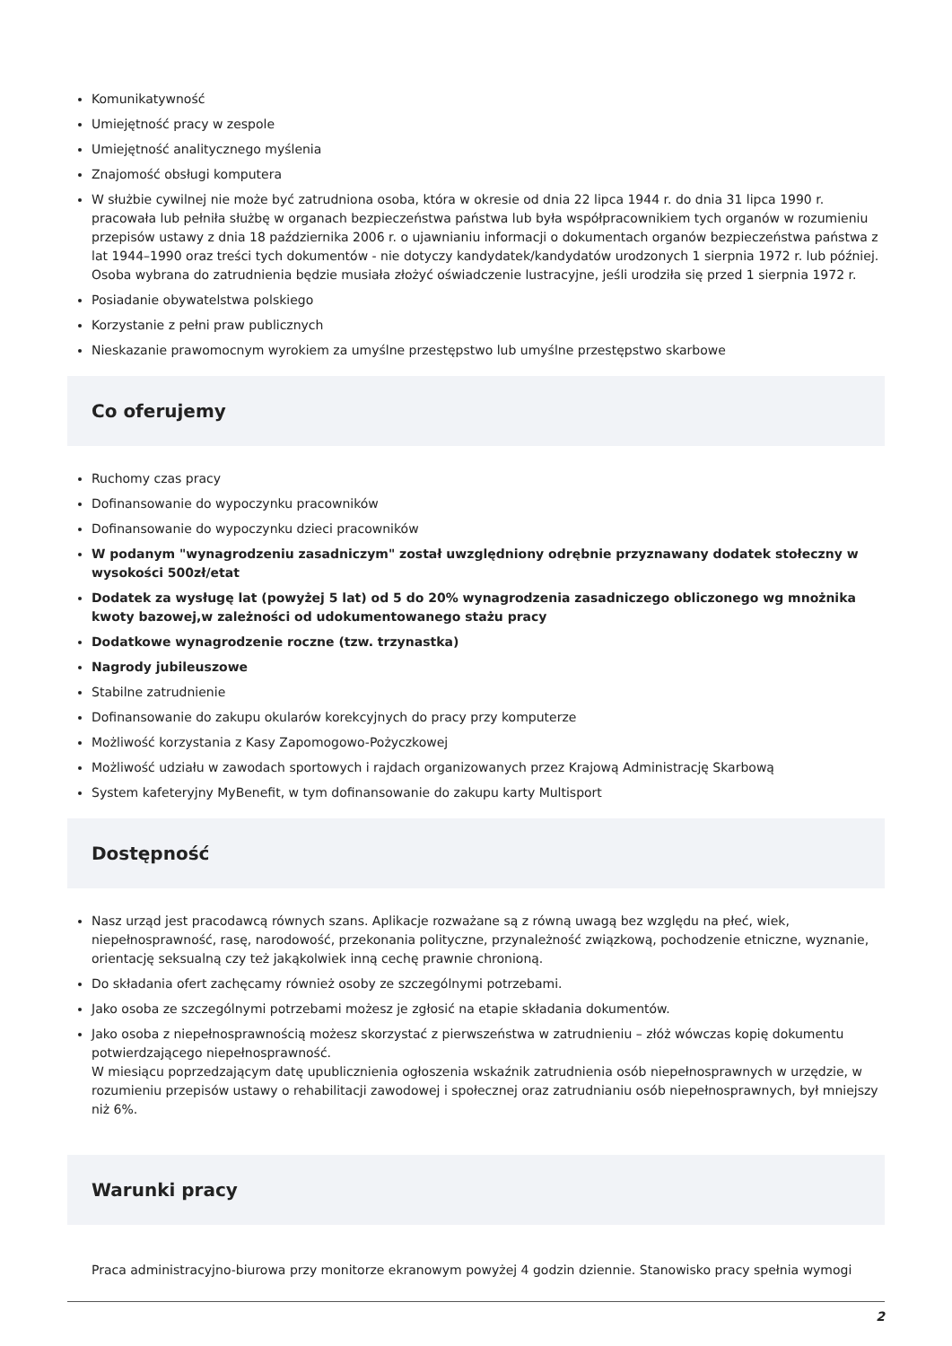Komunikatywność
Umiejętność pracy w zespole
Umiejętność analitycznego myślenia
Znajomość obsługi komputera
W służbie cywilnej nie może być zatrudniona osoba, która w okresie od dnia 22 lipca 1944 r. do dnia 31 lipca 1990 r. pracowała lub pełniła służbę w organach bezpieczeństwa państwa lub była współpracownikiem tych organów w rozumieniu przepisów ustawy z dnia 18 października 2006 r. o ujawnianiu informacji o dokumentach organów bezpieczeństwa państwa z lat 1944–1990 oraz treści tych dokumentów - nie dotyczy kandydatek/kandydatów urodzonych 1 sierpnia 1972 r. lub później. Osoba wybrana do zatrudnienia będzie musiała złożyć oświadczenie lustracyjne, jeśli urodziła się przed 1 sierpnia 1972 r.
Posiadanie obywatelstwa polskiego
Korzystanie z pełni praw publicznych
Nieskazanie prawomocnym wyrokiem za umyślne przestępstwo lub umyślne przestępstwo skarbowe
Co oferujemy
Ruchomy czas pracy
Dofinansowanie do wypoczynku pracowników
Dofinansowanie do wypoczynku dzieci pracowników
W podanym "wynagrodzeniu zasadniczym" został uwzględniony odrębnie przyznawany dodatek stołeczny w wysokości 500zł/etat
Dodatek za wysługę lat (powyżej 5 lat) od 5 do 20% wynagrodzenia zasadniczego obliczonego wg mnożnika kwoty bazowej,w zależności od udokumentowanego stażu pracy
Dodatkowe wynagrodzenie roczne (tzw. trzynastka)
Nagrody jubileuszowe
Stabilne zatrudnienie
Dofinansowanie do zakupu okularów korekcyjnych do pracy przy komputerze
Możliwość korzystania z Kasy Zapomogowo-Pożyczkowej
Możliwość udziału w zawodach sportowych i rajdach organizowanych przez Krajową Administrację Skarbową
System kafeteryjny MyBenefit, w tym dofinansowanie do zakupu karty Multisport
Dostępność
Nasz urząd jest pracodawcą równych szans. Aplikacje rozważane są z równą uwagą bez względu na płeć, wiek, niepełnosprawność, rasę, narodowość, przekonania polityczne, przynależność związkową, pochodzenie etniczne, wyznanie, orientację seksualną czy też jakąkolwiek inną cechę prawnie chronioną.
Do składania ofert zachęcamy również osoby ze szczególnymi potrzebami.
Jako osoba ze szczególnymi potrzebami możesz je zgłosić na etapie składania dokumentów.
Jako osoba z niepełnosprawnością możesz skorzystać z pierwszeństwa w zatrudnieniu – złóż wówczas kopię dokumentu potwierdzającego niepełnosprawność.
W miesiącu poprzedzającym datę upublicznienia ogłoszenia wskaźnik zatrudnienia osób niepełnosprawnych w urzędzie, w rozumieniu przepisów ustawy o rehabilitacji zawodowej i społecznej oraz zatrudnianiu osób niepełnosprawnych, był mniejszy niż 6%.
Warunki pracy
Praca administracyjno-biurowa przy monitorze ekranowym powyżej 4 godzin dziennie. Stanowisko pracy spełnia wymogi
2